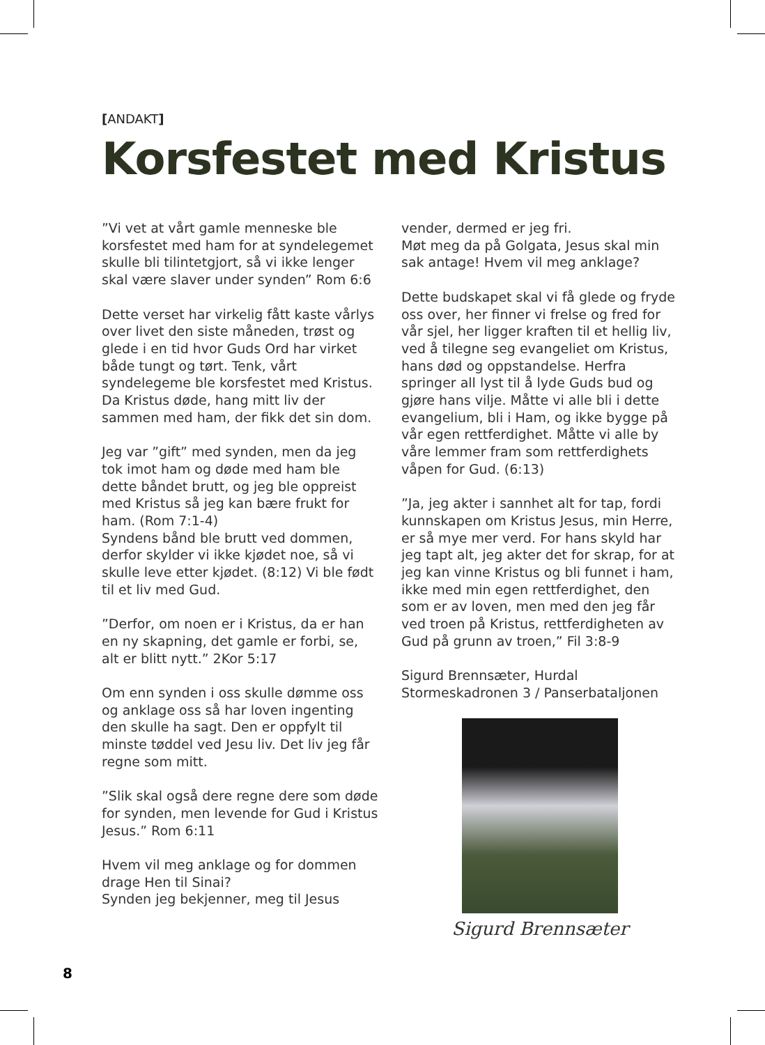[ANDAKT]
Korsfestet med Kristus
”Vi vet at vårt gamle menneske ble korsfestet med ham for at syndelegemet skulle bli tilintetgjort, så vi ikke lenger skal være slaver under synden” Rom 6:6
Dette verset har virkelig fått kaste vårlys over livet den siste måneden, trøst og glede i en tid hvor Guds Ord har virket både tungt og tørt. Tenk, vårt syndelegeme ble korsfestet med Kristus. Da Kristus døde, hang mitt liv der sammen med ham, der fikk det sin dom.
Jeg var ”gift” med synden, men da jeg tok imot ham og døde med ham ble dette båndet brutt, og jeg ble oppreist med Kristus så jeg kan bære frukt for ham. (Rom 7:1-4)
Syndens bånd ble brutt ved dommen, derfor skylder vi ikke kjødet noe, så vi skulle leve etter kjødet. (8:12) Vi ble født til et liv med Gud.
”Derfor, om noen er i Kristus, da er han en ny skapning, det gamle er forbi, se, alt er blitt nytt.” 2Kor 5:17
Om enn synden i oss skulle dømme oss og anklage oss så har loven ingenting den skulle ha sagt. Den er oppfylt til minste tøddel ved Jesu liv. Det liv jeg får regne som mitt.
”Slik skal også dere regne dere som døde for synden, men levende for Gud i Kristus Jesus.” Rom 6:11
Hvem vil meg anklage og for dommen drage Hen til Sinai?
Synden jeg bekjenner, meg til Jesus
vender, dermed er jeg fri.
Møt meg da på Golgata, Jesus skal min sak antage! Hvem vil meg anklage?
Dette budskapet skal vi få glede og fryde oss over, her finner vi frelse og fred for vår sjel, her ligger kraften til et hellig liv, ved å tilegne seg evangeliet om Kristus, hans død og oppstandelse. Herfra springer all lyst til å lyde Guds bud og gjøre hans vilje. Måtte vi alle bli i dette evangelium, bli i Ham, og ikke bygge på vår egen rettferdighet. Måtte vi alle by våre lemmer fram som rettferdighets våpen for Gud. (6:13)
”Ja, jeg akter i sannhet alt for tap, fordi kunnskapen om Kristus Jesus, min Herre, er så mye mer verd. For hans skyld har jeg tapt alt, jeg akter det for skrap, for at jeg kan vinne Kristus og bli funnet i ham, ikke med min egen rettferdighet, den som er av loven, men med den jeg får ved troen på Kristus, rettferdigheten av Gud på grunn av troen,” Fil 3:8-9
Sigurd Brennsæter, Hurdal
Stormeskadronen 3 / Panserbataljonen
Sigurd Brennsæter
8